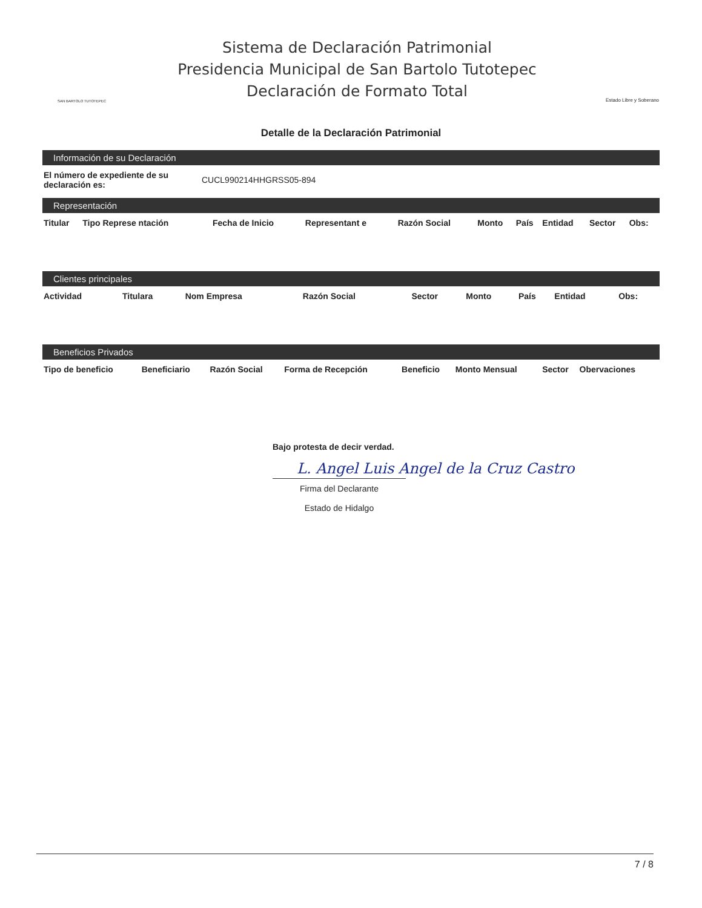SAN BARTOLO TUTOTEPEC
Sistema de Declaración Patrimonial
Presidencia Municipal de San Bartolo Tutotepec
Declaración de Formato Total
Estado Libre y Soberano
Detalle de la Declaración Patrimonial
Información de su Declaración
| El número de expediente de su declaración es: | CUCL990214HHGRSS05-894 |
Representación
| Titular | Tipo Represe ntación | Fecha de Inicio | Representant e | Razón Social | Monto | País | Entidad | Sector | Obs: |
| --- | --- | --- | --- | --- | --- | --- | --- | --- | --- |
Clientes principales
| Actividad | Titulara | Nom Empresa | Razón Social | Sector | Monto | País | Entidad | Obs: | |
| --- | --- | --- | --- | --- | --- | --- | --- | --- | --- |
Beneficios Privados
| Tipo de beneficio | Beneficiario | Razón Social | Forma de Recepción | Beneficio | Monto Mensual | Sector | Obervaciones |
| --- | --- | --- | --- | --- | --- | --- | --- |
Bajo protesta de decir verdad.
L. Angel Luis Angel de la Cruz Castro
Firma del Declarante
Estado de Hidalgo
7 / 8